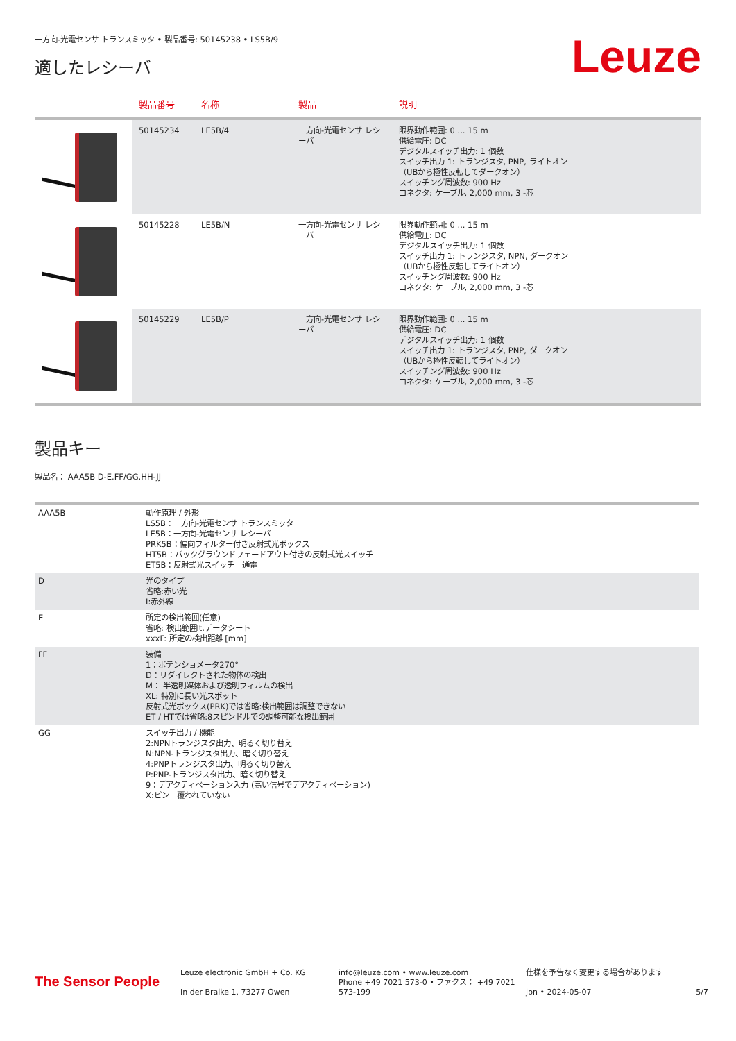一方向-光電センサ トランスミッタ • 製品番号: 50145238 • LS5B/9
適したレシーバ
Leuze
| | 製品番号 | 名称 | 製品 | 説明 |
| --- | --- | --- | --- | --- |
| | 50145234 | LE5B/4 | 一方向-光電センサ レシーバ | 限界動作範囲: 0 ... 15 m 供給電圧: DC デジタルスイッチ出力: 1 個数 スイッチ出力 1: トランジスタ, PNP, ライトオン （UBから極性反転してダークオン） スイッチング周波数: 900 Hz コネクタ: ケーブル, 2,000 mm, 3 -芯 |
| | 50145228 | LE5B/N | 一方向-光電センサ レシーバ | 限界動作範囲: 0 ... 15 m 供給電圧: DC デジタルスイッチ出力: 1 個数 スイッチ出力 1: トランジスタ, NPN, ダークオン （UBから極性反転してライトオン） スイッチング周波数: 900 Hz コネクタ: ケーブル, 2,000 mm, 3 -芯 |
| | 50145229 | LE5B/P | 一方向-光電センサ レシーバ | 限界動作範囲: 0 ... 15 m 供給電圧: DC デジタルスイッチ出力: 1 個数 スイッチ出力 1: トランジスタ, PNP, ダークオン （UBから極性反転してライトオン） スイッチング周波数: 900 Hz コネクタ: ケーブル, 2,000 mm, 3 -芯 |
製品キー
製品名： AAA5B D-E.FF/GG.HH-JJ
| AAA5B | 動作原理 / 外形 LS5B：一方向-光電センサ トランスミッタ LE5B：一方向-光電センサ レシーバ PRK5B：偏向フィルター付き反射式光ボックス HT5B：バックグラウンドフェードアウト付きの反射式光スイッチ ET5B：反射式光スイッチ 通電 |
| D | 光のタイプ 省略:赤い光 I:赤外線 |
| E | 所定の検出範囲(任意) 省略: 検出範囲lt.データシート xxxF: 所定の検出距離 [mm] |
| FF | 装備 1：ポテンショメータ270° D：リダイレクトされた物体の検出 M： 半透明媒体および透明フィルムの検出 XL: 特別に長い光スポット 反射式光ボックス(PRK)では省略:検出範囲は調整できない ET / HTでは省略:8スピンドルでの調整可能な検出範囲 |
| GG | スイッチ出力 / 機能 2:NPNトランジスタ出力、明るく切り替え N:NPN-トランジスタ出力、暗く切り替え 4:PNPトランジスタ出力、明るく切り替え P:PNP-トランジスタ出力、暗く切り替え 9：デアクティベーション入力 (高い信号でデアクティベーション) X:ピン 覆われていない |
The Sensor People
Leuze electronic GmbH + Co. KG
In der Braike 1, 73277 Owen
info@leuze.com • www.leuze.com
Phone +49 7021 573-0 • ファクス： +49 7021 573-199
仕様を予告なく変更する場合があります
jpn • 2024-05-07
5/7